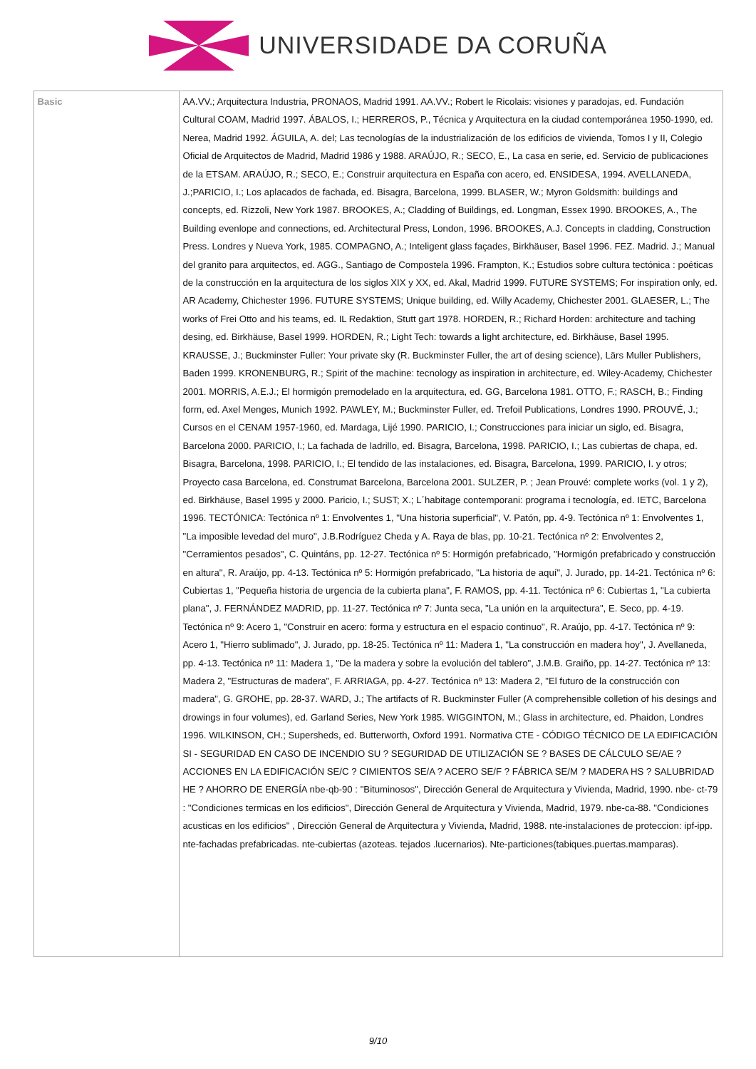UNIVERSIDADE DA CORUÑA
| Basic | AA.VV.; Arquitectura Industria, PRONAOS, Madrid 1991. AA.VV.; Robert le Ricolais: visiones y paradojas, ed. Fundación Cultural COAM, Madrid 1997. ÁBALOS, I.; HERREROS, P., Técnica y Arquitectura en la ciudad contemporánea 1950-1990, ed. Nerea, Madrid 1992. ÁGUILA, A. del; Las tecnologías de la industrialización de los edificios de vivienda, Tomos I y II, Colegio Oficial de Arquitectos de Madrid, Madrid 1986 y 1988. ARAÚJO, R.; SECO, E., La casa en serie, ed. Servicio de publicaciones de la ETSAM. ARAÚJO, R.; SECO, E.; Construir arquitectura en España con acero, ed. ENSIDESA, 1994. AVELLANEDA, J.;PARICIO, I.; Los aplacados de fachada, ed. Bisagra, Barcelona, 1999. BLASER, W.; Myron Goldsmith: buildings and concepts, ed. Rizzoli, New York 1987. BROOKES, A.; Cladding of Buildings, ed. Longman, Essex 1990. BROOKES, A., The Building evenlope and connections, ed. Architectural Press, London, 1996. BROOKES, A.J. Concepts in cladding, Construction Press. Londres y Nueva York, 1985. COMPAGNO, A.; Inteligent glass façades, Birkhäuser, Basel 1996. FEZ. Madrid. J.; Manual del granito para arquitectos, ed. AGG., Santiago de Compostela 1996. Frampton, K.; Estudios sobre cultura tectónica : poéticas de la construcción en la arquitectura de los siglos XIX y XX, ed. Akal, Madrid 1999. FUTURE SYSTEMS; For inspiration only, ed. AR Academy, Chichester 1996. FUTURE SYSTEMS; Unique building, ed. Willy Academy, Chichester 2001. GLAESER, L.; The works of Frei Otto and his teams, ed. IL Redaktion, Stutt gart 1978. HORDEN, R.; Richard Horden: architecture and taching desing, ed. Birkhäuse, Basel 1999. HORDEN, R.; Light Tech: towards a light architecture, ed. Birkhäuse, Basel 1995. KRAUSSE, J.; Buckminster Fuller: Your private sky (R. Buckminster Fuller, the art of desing science), Lärs Muller Publishers, Baden 1999. KRONENBURG, R.; Spirit of the machine: tecnology as inspiration in architecture, ed. Wiley-Academy, Chichester 2001. MORRIS, A.E.J.; El hormigón premodelado en la arquitectura, ed. GG, Barcelona 1981. OTTO, F.; RASCH, B.; Finding form, ed. Axel Menges, Munich 1992. PAWLEY, M.; Buckminster Fuller, ed. Trefoil Publications, Londres 1990. PROUVÉ, J.; Cursos en el CENAM 1957-1960, ed. Mardaga, Lijé 1990. PARICIO, I.; Construcciones para iniciar un siglo, ed. Bisagra, Barcelona 2000. PARICIO, I.; La fachada de ladrillo, ed. Bisagra, Barcelona, 1998. PARICIO, I.; Las cubiertas de chapa, ed. Bisagra, Barcelona, 1998. PARICIO, I.; El tendido de las instalaciones, ed. Bisagra, Barcelona, 1999. PARICIO, I. y otros; Proyecto casa Barcelona, ed. Construmat Barcelona, Barcelona 2001. SULZER, P. ; Jean Prouvé: complete works (vol. 1 y 2), ed. Birkhäuse, Basel 1995 y 2000. Paricio, I.; SUST; X.; L´habitage contemporani: programa i tecnología, ed. IETC, Barcelona 1996. TECTÓNICA: Tectónica nº 1: Envolventes 1, "Una historia superficial", V. Patón, pp. 4-9. Tectónica nº 1: Envolventes 1, "La imposible levedad del muro", J.B.Rodríguez Cheda y A. Raya de blas, pp. 10-21. Tectónica nº 2: Envolventes 2, "Cerramientos pesados", C. Quintáns, pp. 12-27. Tectónica nº 5: Hormigón prefabricado, "Hormigón prefabricado y construcción en altura", R. Araújo, pp. 4-13. Tectónica nº 5: Hormigón prefabricado, "La historia de aquí", J. Jurado, pp. 14-21. Tectónica nº 6: Cubiertas 1, "Pequeña historia de urgencia de la cubierta plana", F. RAMOS, pp. 4-11. Tectónica nº 6: Cubiertas 1, "La cubierta plana", J. FERNÁNDEZ MADRID, pp. 11-27. Tectónica nº 7: Junta seca, "La unión en la arquitectura", E. Seco, pp. 4-19. Tectónica nº 9: Acero 1, "Construir en acero: forma y estructura en el espacio continuo", R. Araújo, pp. 4-17. Tectónica nº 9: Acero 1, "Hierro sublimado", J. Jurado, pp. 18-25. Tectónica nº 11: Madera 1, "La construcción en madera hoy", J. Avellaneda, pp. 4-13. Tectónica nº 11: Madera 1, "De la madera y sobre la evolución del tablero", J.M.B. Graiño, pp. 14-27. Tectónica nº 13: Madera 2, "Estructuras de madera", F. ARRIAGA, pp. 4-27. Tectónica nº 13: Madera 2, "El futuro de la construcción con madera", G. GROHE, pp. 28-37. WARD, J.; The artifacts of R. Buckminster Fuller (A comprehensible colletion of his desings and drowings in four volumes), ed. Garland Series, New York 1985. WIGGINTON, M.; Glass in architecture, ed. Phaidon, Londres 1996. WILKINSON, CH.; Supersheds, ed. Butterworth, Oxford 1991. Normativa CTE - CÓDIGO TÉCNICO DE LA EDIFICACIÓN SI - SEGURIDAD EN CASO DE INCENDIO SU ? SEGURIDAD DE UTILIZACIÓN SE ? BASES DE CÁLCULO SE/AE ? ACCIONES EN LA EDIFICACIÓN SE/C ? CIMIENTOS SE/A ? ACERO SE/F ? FÁBRICA SE/M ? MADERA HS ? SALUBRIDAD HE ? AHORRO DE ENERGÍA nbe-qb-90 : "Bituminosos", Dirección General de Arquitectura y Vivienda, Madrid, 1990. nbe- ct-79 : "Condiciones termicas en los edificios", Dirección General de Arquitectura y Vivienda, Madrid, 1979. nbe-ca-88. "Condiciones acusticas en los edificios" , Dirección General de Arquitectura y Vivienda, Madrid, 1988. nte-instalaciones de proteccion: ipf-ipp. nte-fachadas prefabricadas. nte-cubiertas (azoteas. tejados .lucernarios). Nte-particiones(tabiques.puertas.mamparas). |
9/10